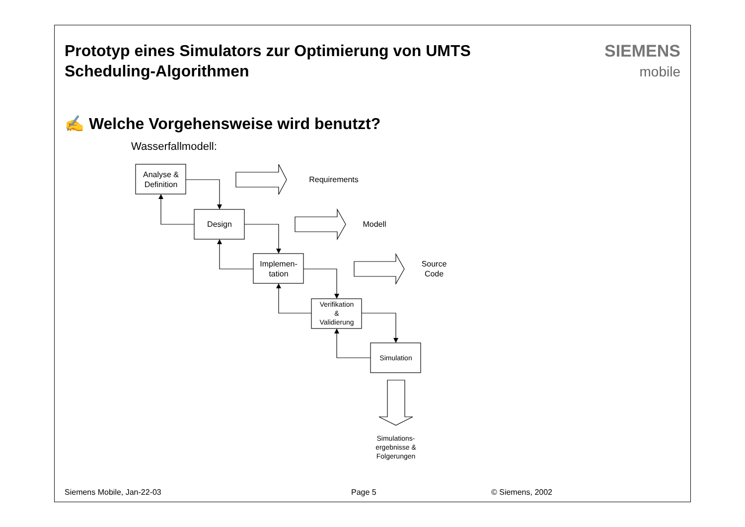Prototyp eines Simulators zur Optimierung von UMTS
Scheduling-Algorithmen
SIEMENS
mobile
✍ Welche Vorgehensweise wird benutzt?
Wasserfallmodell:
Analyse &
Definition
Design
Implemen-
tation
Verifikation
&
Validierung
Simulation
Simulations-
ergebnisse &
Folgerungen
Requirements
Modell
Source
Code
Siemens Mobile, Jan-22-03 Page 5 © Siemens, 2002